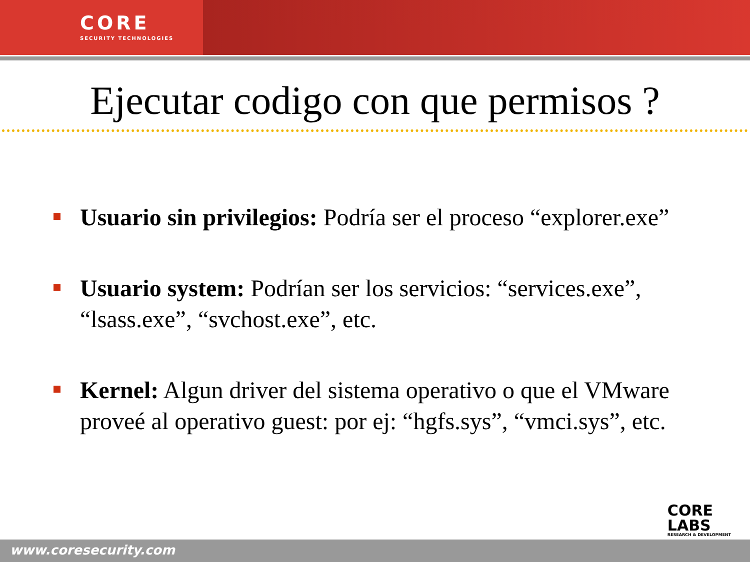CORE
SECURITY TECHNOLOGIES
Ejecutar codigo con que permisos ?
Usuario sin privilegios: Podría ser el proceso “explorer.exe”
Usuario system: Podrían ser los servicios: “services.exe”, “lsass.exe”, “svchost.exe”, etc.
Kernel: Algun driver del sistema operativo o que el VMware proveé al operativo guest: por ej: “hgfs.sys”, “vmci.sys”, etc.
CORE
LABS
RESEARCH & DEVELOPMENT
www.coresecurity.com